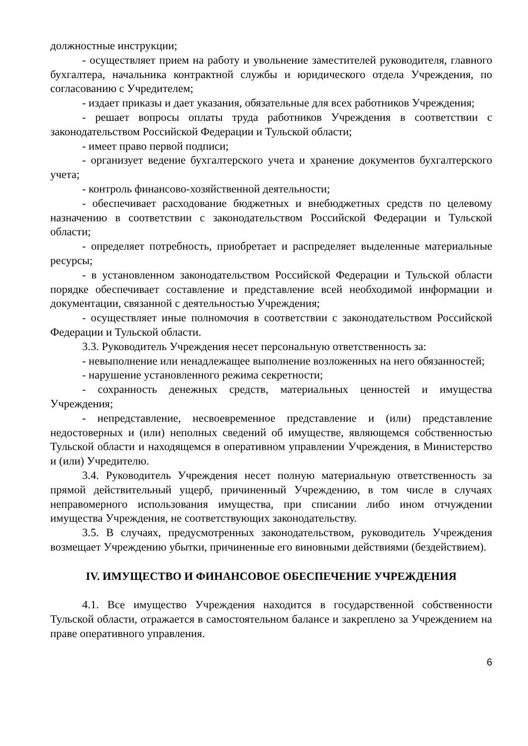должностные инструкции;
- осуществляет прием на работу и увольнение заместителей руководителя, главного бухгалтера, начальника контрактной службы и юридического отдела Учреждения, по согласованию с Учредителем;
- издает приказы и дает указания, обязательные для всех работников Учреждения;
- решает вопросы оплаты труда работников Учреждения в соответствии с законодательством Российской Федерации и Тульской области;
- имеет право первой подписи;
- организует ведение бухгалтерского учета и хранение документов бухгалтерского учета;
- контроль финансово-хозяйственной деятельности;
- обеспечивает расходование бюджетных и внебюджетных средств по целевому назначению в соответствии с законодательством Российской Федерации и Тульской области;
- определяет потребность, приобретает и распределяет выделенные материальные ресурсы;
- в установленном законодательством Российской Федерации и Тульской области порядке обеспечивает составление и представление всей необходимой информации и документации, связанной с деятельностью Учреждения;
- осуществляет иные полномочия в соответствии с законодательством Российской Федерации и Тульской области.
3.3. Руководитель Учреждения несет персональную ответственность за:
- невыполнение или ненадлежащее выполнение возложенных на него обязанностей;
- нарушение установленного режима секретности;
- сохранность денежных средств, материальных ценностей и имущества Учреждения;
- непредставление, несвоевременное представление и (или) представление недостоверных и (или) неполных сведений об имуществе, являющемся собственностью Тульской области и находящемся в оперативном управлении Учреждения, в Министерство и (или) Учредителю.
3.4. Руководитель Учреждения несет полную материальную ответственность за прямой действительный ущерб, причиненный Учреждению, в том числе в случаях неправомерного использования имущества, при списании либо ином отчуждении имущества Учреждения, не соответствующих законодательству.
3.5. В случаях, предусмотренных законодательством, руководитель Учреждения возмещает Учреждению убытки, причиненные его виновными действиями (бездействием).
IV. ИМУЩЕСТВО И ФИНАНСОВОЕ ОБЕСПЕЧЕНИЕ УЧРЕЖДЕНИЯ
4.1. Все имущество Учреждения находится в государственной собственности Тульской области, отражается в самостоятельном балансе и закреплено за Учреждением на праве оперативного управления.
6